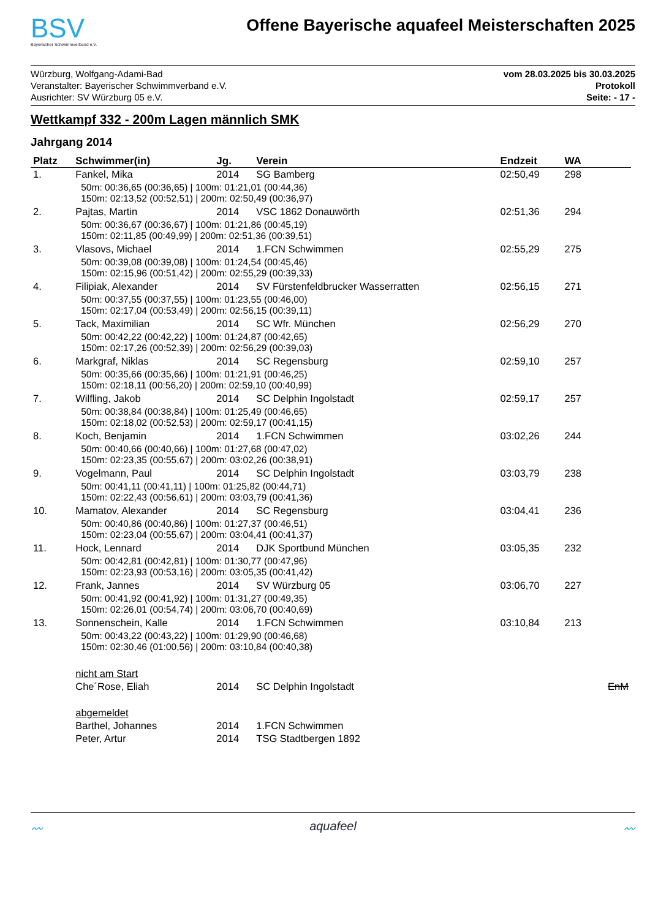BSV
Bayerischer Schwimmverband e.V.
Offene Bayerische aquafeel Meisterschaften 2025
Würzburg, Wolfgang-Adami-Bad
Veranstalter: Bayerischer Schwimmverband e.V.
Ausrichter: SV Würzburg 05 e.V.
vom 28.03.2025 bis 30.03.2025
Protokoll
Seite: - 17 -
Wettkampf 332 - 200m Lagen männlich SMK
Jahrgang 2014
| Platz | Schwimmer(in) | Jg. | Verein | Endzeit | WA | |
| --- | --- | --- | --- | --- | --- | --- |
| 1. | Fankel, Mika | 2014 | SG Bamberg | 02:50,49 | 298 | |
| | 50m: 00:36,65 (00:36,65) / 100m: 01:21,01 (00:44,36) 150m: 02:13,52 (00:52,51) / 200m: 02:50,49 (00:36,97) | | | | | |
| 2. | Pajtas, Martin | 2014 | VSC 1862 Donauwörth | 02:51,36 | 294 | |
| | 50m: 00:36,67 (00:36,67) / 100m: 01:21,86 (00:45,19) 150m: 02:11,85 (00:49,99) / 200m: 02:51,36 (00:39,51) | | | | | |
| 3. | Vlasovs, Michael | 2014 | 1.FCN Schwimmen | 02:55,29 | 275 | |
| | 50m: 00:39,08 (00:39,08) / 100m: 01:24,54 (00:45,46) 150m: 02:15,96 (00:51,42) / 200m: 02:55,29 (00:39,33) | | | | | |
| 4. | Filipiak, Alexander | 2014 | SV Fürstenfeldbrucker Wasserratten | 02:56,15 | 271 | |
| | 50m: 00:37,55 (00:37,55) / 100m: 01:23,55 (00:46,00) 150m: 02:17,04 (00:53,49) / 200m: 02:56,15 (00:39,11) | | | | | |
| 5. | Tack, Maximilian | 2014 | SC Wfr. München | 02:56,29 | 270 | |
| | 50m: 00:42,22 (00:42,22) / 100m: 01:24,87 (00:42,65) 150m: 02:17,26 (00:52,39) / 200m: 02:56,29 (00:39,03) | | | | | |
| 6. | Markgraf, Niklas | 2014 | SC Regensburg | 02:59,10 | 257 | |
| | 50m: 00:35,66 (00:35,66) / 100m: 01:21,91 (00:46,25) 150m: 02:18,11 (00:56,20) / 200m: 02:59,10 (00:40,99) | | | | | |
| 7. | Wilfling, Jakob | 2014 | SC Delphin Ingolstadt | 02:59,17 | 257 | |
| | 50m: 00:38,84 (00:38,84) / 100m: 01:25,49 (00:46,65) 150m: 02:18,02 (00:52,53) / 200m: 02:59,17 (00:41,15) | | | | | |
| 8. | Koch, Benjamin | 2014 | 1.FCN Schwimmen | 03:02,26 | 244 | |
| | 50m: 00:40,66 (00:40,66) / 100m: 01:27,68 (00:47,02) 150m: 02:23,35 (00:55,67) / 200m: 03:02,26 (00:38,91) | | | | | |
| 9. | Vogelmann, Paul | 2014 | SC Delphin Ingolstadt | 03:03,79 | 238 | |
| | 50m: 00:41,11 (00:41,11) / 100m: 01:25,82 (00:44,71) 150m: 02:22,43 (00:56,61) / 200m: 03:03,79 (00:41,36) | | | | | |
| 10. | Mamatov, Alexander | 2014 | SC Regensburg | 03:04,41 | 236 | |
| | 50m: 00:40,86 (00:40,86) / 100m: 01:27,37 (00:46,51) 150m: 02:23,04 (00:55,67) / 200m: 03:04,41 (00:41,37) | | | | | |
| 11. | Hock, Lennard | 2014 | DJK Sportbund München | 03:05,35 | 232 | |
| | 50m: 00:42,81 (00:42,81) / 100m: 01:30,77 (00:47,96) 150m: 02:23,93 (00:53,16) / 200m: 03:05,35 (00:41,42) | | | | | |
| 12. | Frank, Jannes | 2014 | SV Würzburg 05 | 03:06,70 | 227 | |
| | 50m: 00:41,92 (00:41,92) / 100m: 01:31,27 (00:49,35) 150m: 02:26,01 (00:54,74) / 200m: 03:06,70 (00:40,69) | | | | | |
| 13. | Sonnenschein, Kalle | 2014 | 1.FCN Schwimmen | 03:10,84 | 213 | |
| | 50m: 00:43,22 (00:43,22) / 100m: 01:29,90 (00:46,68) 150m: 02:30,46 (01:00,56) / 200m: 03:10,84 (00:40,38) | | | | | |
| | nicht am Start | | | | | |
| | Che´Rose, Eliah | 2014 | SC Delphin Ingolstadt | | | EnM |
| | abgemeldet | | | | | |
| | Barthel, Johannes | 2014 | 1.FCN Schwimmen | | | |
| | Peter, Artur | 2014 | TSG Stadtbergen 1892 | | | |
〰 aquafeel 〰